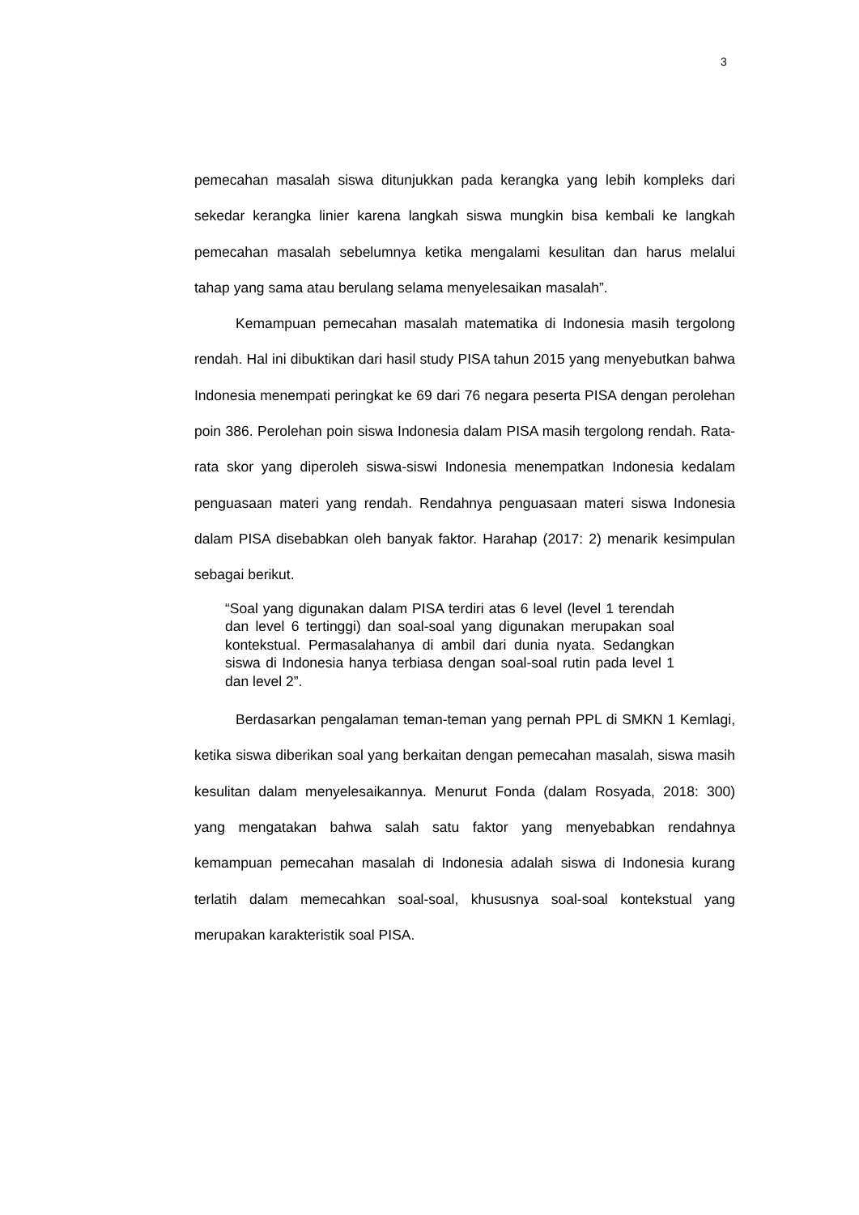3
pemecahan masalah siswa ditunjukkan pada kerangka yang lebih kompleks dari sekedar kerangka linier karena langkah siswa mungkin bisa kembali ke langkah pemecahan masalah sebelumnya ketika mengalami kesulitan dan harus melalui tahap yang sama atau berulang selama menyelesaikan masalah”.
Kemampuan pemecahan masalah matematika di Indonesia masih tergolong rendah. Hal ini dibuktikan dari hasil study PISA tahun 2015 yang menyebutkan bahwa Indonesia menempati peringkat ke 69 dari 76 negara peserta PISA dengan perolehan poin 386. Perolehan poin siswa Indonesia dalam PISA masih tergolong rendah. Rata-rata skor yang diperoleh siswa-siswi Indonesia menempatkan Indonesia kedalam penguasaan materi yang rendah. Rendahnya penguasaan materi siswa Indonesia dalam PISA disebabkan oleh banyak faktor. Harahap (2017: 2) menarik kesimpulan sebagai berikut.
“Soal yang digunakan dalam PISA terdiri atas 6 level (level 1 terendah dan level 6 tertinggi) dan soal-soal yang digunakan merupakan soal kontekstual. Permasalahanya di ambil dari dunia nyata. Sedangkan siswa di Indonesia hanya terbiasa dengan soal-soal rutin pada level 1 dan level 2”.
Berdasarkan pengalaman teman-teman yang pernah PPL di SMKN 1 Kemlagi, ketika siswa diberikan soal yang berkaitan dengan pemecahan masalah, siswa masih kesulitan dalam menyelesaikannya. Menurut Fonda (dalam Rosyada, 2018: 300) yang mengatakan bahwa salah satu faktor yang menyebabkan rendahnya kemampuan pemecahan masalah di Indonesia adalah siswa di Indonesia kurang terlatih dalam memecahkan soal-soal, khususnya soal-soal kontekstual yang merupakan karakteristik soal PISA.